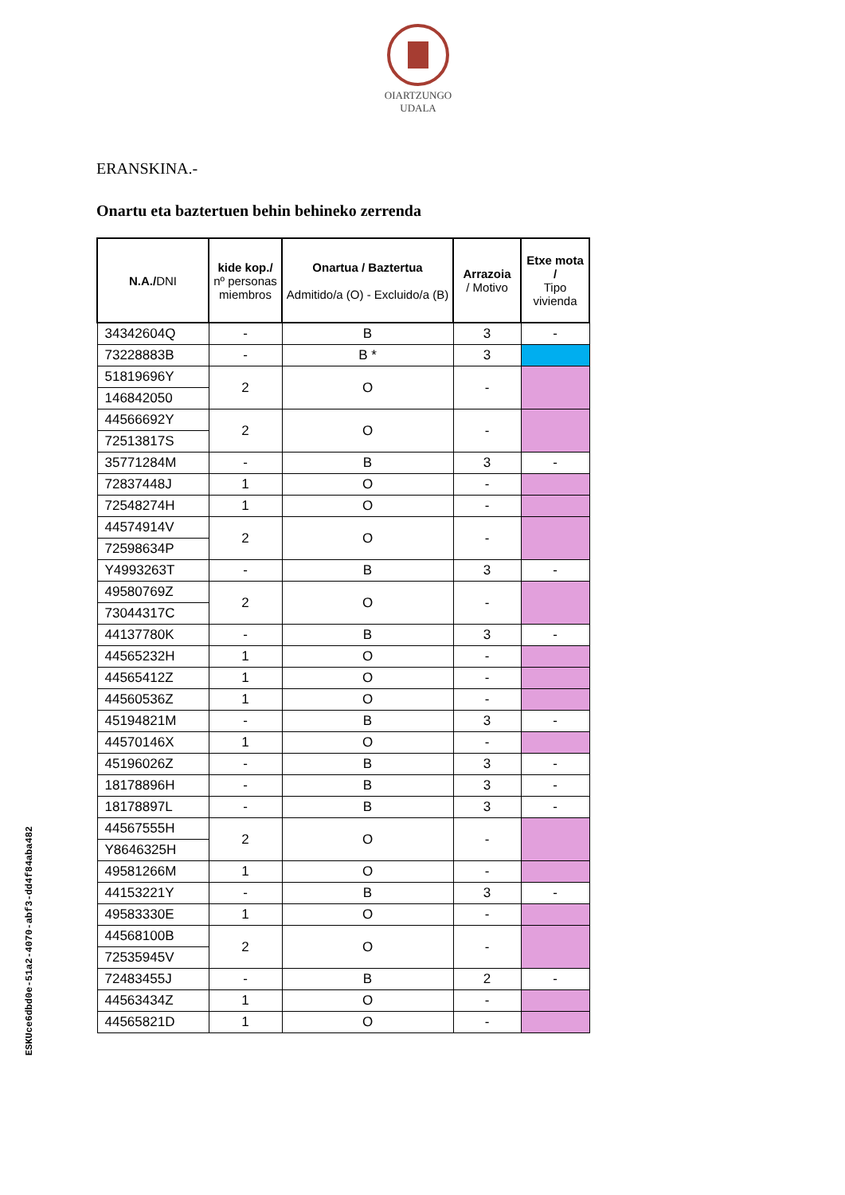OIARTZUNGO
UDALA
ESKUce6dbd0e-51a2-4070-abf3-dd4f84aba482
ERANSKINA.-
Onartu eta baztertuen behin behineko zerrenda
| N.A./ DNI | kide kop./ nº personas miembros | Onartua / Baztertua Admitido/a (O) - Excluido/a (B) | Arrazoia / Motivo | Etxe mota / Tipo vivienda |
| --- | --- | --- | --- | --- |
| 34342604Q | - | B | 3 | - |
| 73228883B | - | B * | 3 | |
| 51819696Y | 2 | O | - | |
| 146842050 | | | | |
| 44566692Y | 2 | O | - | |
| 72513817S | | | | |
| 35771284M | - | B | 3 | - |
| 72837448J | 1 | O | - | |
| 72548274H | 1 | O | - | |
| 44574914V | 2 | O | - | |
| 72598634P | | | | |
| Y4993263T | - | B | 3 | - |
| 49580769Z | 2 | O | - | |
| 73044317C | | | | |
| 44137780K | - | B | 3 | - |
| 44565232H | 1 | O | - | |
| 44565412Z | 1 | O | - | |
| 44560536Z | 1 | O | - | |
| 45194821M | - | B | 3 | - |
| 44570146X | 1 | O | - | |
| 45196026Z | - | B | 3 | - |
| 18178896H | - | B | 3 | - |
| 18178897L | - | B | 3 | - |
| 44567555H | 2 | O | - | |
| Y8646325H | | | | |
| 49581266M | 1 | O | - | |
| 44153221Y | - | B | 3 | - |
| 49583330E | 1 | O | - | |
| 44568100B | 2 | O | - | |
| 72535945V | | | | |
| 72483455J | - | B | 2 | - |
| 44563434Z | 1 | O | - | |
| 44565821D | 1 | O | - | |